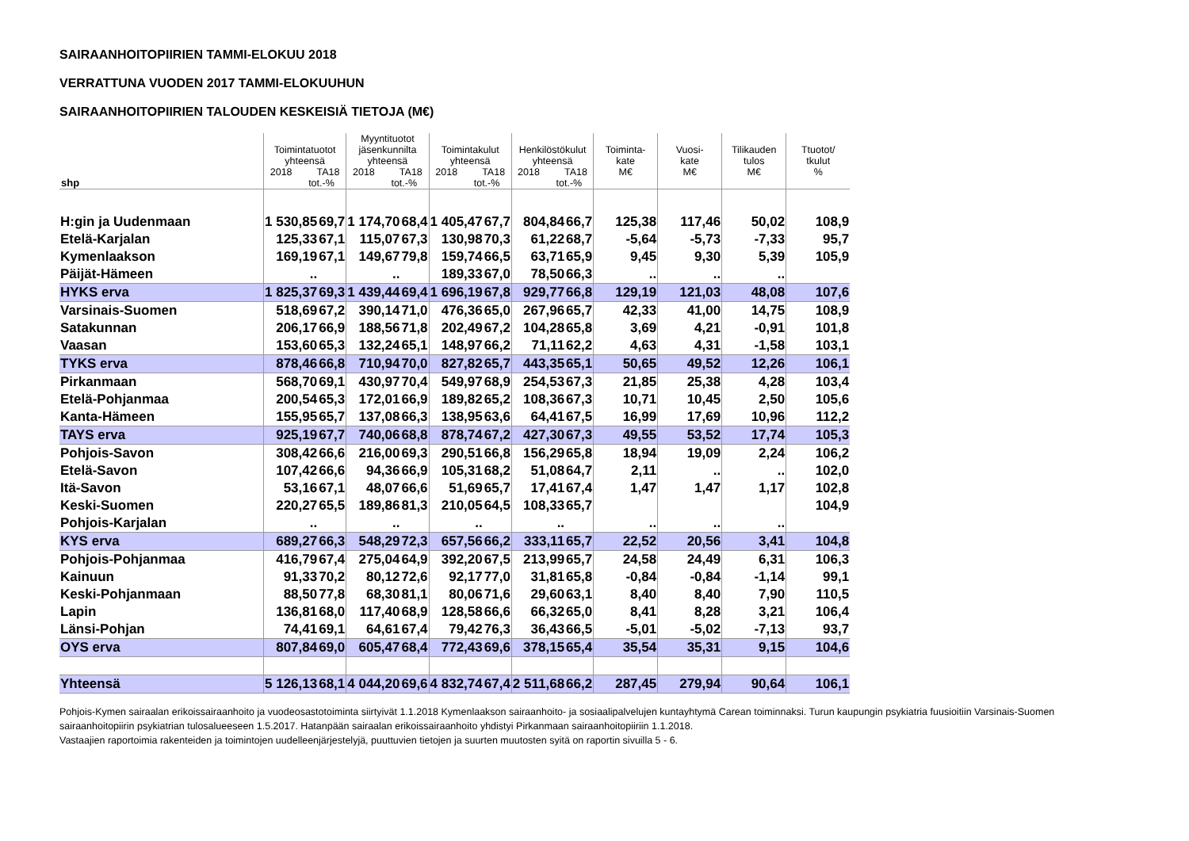SAIRAANHOITOPIIRIEN TAMMI-ELOKUU 2018
VERRATTUNA VUODEN 2017 TAMMI-ELOKUUHUN
SAIRAANHOITOPIIRIEN TALOUDEN KESKEISIÄ TIETOJA (M€)
| shp | Toimintatuotot yhteensä 2018 TA18 tot.-% | | Myyntituotot jäsenkunnilta yhteensä 2018 TA18 tot.-% | | Toimintakulut yhteensä 2018 TA18 tot.-% | | Henkilöstökulut yhteensä 2018 TA18 tot.-% | | Toiminta- kate M€ | Vuosi- kate M€ | Tilikauden tulos M€ | Ttuotot/ tkulut % |
| --- | --- | --- | --- | --- | --- | --- | --- | --- | --- | --- | --- | --- |
| H:gin ja Uudenmaan | 1 530,85 | 69,7 | 1 174,70 | 68,4 | 1 405,47 | 67,7 | 804,84 | 66,7 | 125,38 | 117,46 | 50,02 | 108,9 |
| Etelä-Karjalan | 125,33 | 67,1 | 115,07 | 67,3 | 130,98 | 70,3 | 61,22 | 68,7 | -5,64 | -5,73 | -7,33 | 95,7 |
| Kymenlaakson | 169,19 | 67,1 | 149,67 | 79,8 | 159,74 | 66,5 | 63,71 | 65,9 | 9,45 | 9,30 | 5,39 | 105,9 |
| Päijät-Hämeen | .. | | .. | | 189,33 | 67,0 | 78,50 | 66,3 | .. | .. | .. | |
| HYKS erva | 1 825,37 | 69,3 | 1 439,44 | 69,4 | 1 696,19 | 67,8 | 929,77 | 66,8 | 129,19 | 121,03 | 48,08 | 107,6 |
| Varsinais-Suomen | 518,69 | 67,2 | 390,14 | 71,0 | 476,36 | 65,0 | 267,96 | 65,7 | 42,33 | 41,00 | 14,75 | 108,9 |
| Satakunnan | 206,17 | 66,9 | 188,56 | 71,8 | 202,49 | 67,2 | 104,28 | 65,8 | 3,69 | 4,21 | -0,91 | 101,8 |
| Vaasan | 153,60 | 65,3 | 132,24 | 65,1 | 148,97 | 66,2 | 71,11 | 62,2 | 4,63 | 4,31 | -1,58 | 103,1 |
| TYKS erva | 878,46 | 66,8 | 710,94 | 70,0 | 827,82 | 65,7 | 443,35 | 65,1 | 50,65 | 49,52 | 12,26 | 106,1 |
| Pirkanmaan | 568,70 | 69,1 | 430,97 | 70,4 | 549,97 | 68,9 | 254,53 | 67,3 | 21,85 | 25,38 | 4,28 | 103,4 |
| Etelä-Pohjanmaa | 200,54 | 65,3 | 172,01 | 66,9 | 189,82 | 65,2 | 108,36 | 67,3 | 10,71 | 10,45 | 2,50 | 105,6 |
| Kanta-Hämeen | 155,95 | 65,7 | 137,08 | 66,3 | 138,95 | 63,6 | 64,41 | 67,5 | 16,99 | 17,69 | 10,96 | 112,2 |
| TAYS erva | 925,19 | 67,7 | 740,06 | 68,8 | 878,74 | 67,2 | 427,30 | 67,3 | 49,55 | 53,52 | 17,74 | 105,3 |
| Pohjois-Savon | 308,42 | 66,6 | 216,00 | 69,3 | 290,51 | 66,8 | 156,29 | 65,8 | 18,94 | 19,09 | 2,24 | 106,2 |
| Etelä-Savon | 107,42 | 66,6 | 94,36 | 66,9 | 105,31 | 68,2 | 51,08 | 64,7 | 2,11 | .. | .. | 102,0 |
| Itä-Savon | 53,16 | 67,1 | 48,07 | 66,6 | 51,69 | 65,7 | 17,41 | 67,4 | 1,47 | 1,47 | 1,17 | 102,8 |
| Keski-Suomen | 220,27 | 65,5 | 189,86 | 81,3 | 210,05 | 64,5 | 108,33 | 65,7 | | | | 104,9 |
| Pohjois-Karjalan | .. | | .. | | .. | | .. | | .. | .. | .. | |
| KYS erva | 689,27 | 66,3 | 548,29 | 72,3 | 657,56 | 66,2 | 333,11 | 65,7 | 22,52 | 20,56 | 3,41 | 104,8 |
| Pohjois-Pohjanmaa | 416,79 | 67,4 | 275,04 | 64,9 | 392,20 | 67,5 | 213,99 | 65,7 | 24,58 | 24,49 | 6,31 | 106,3 |
| Kainuun | 91,33 | 70,2 | 80,12 | 72,6 | 92,17 | 77,0 | 31,81 | 65,8 | -0,84 | -0,84 | -1,14 | 99,1 |
| Keski-Pohjanmaan | 88,50 | 77,8 | 68,30 | 81,1 | 80,06 | 71,6 | 29,60 | 63,1 | 8,40 | 8,40 | 7,90 | 110,5 |
| Lapin | 136,81 | 68,0 | 117,40 | 68,9 | 128,58 | 66,6 | 66,32 | 65,0 | 8,41 | 8,28 | 3,21 | 106,4 |
| Länsi-Pohjan | 74,41 | 69,1 | 64,61 | 67,4 | 79,42 | 76,3 | 36,43 | 66,5 | -5,01 | -5,02 | -7,13 | 93,7 |
| OYS erva | 807,84 | 69,0 | 605,47 | 68,4 | 772,43 | 69,6 | 378,15 | 65,4 | 35,54 | 35,31 | 9,15 | 104,6 |
| Yhteensä | 5 126,13 | 68,1 | 4 044,20 | 69,6 | 4 832,74 | 67,4 | 2 511,68 | 66,2 | 287,45 | 279,94 | 90,64 | 106,1 |
Pohjois-Kymen sairaalan erikoissairaanhoito ja vuodeosastotoiminta siirtyivät 1.1.2018 Kymenlaakson sairaanhoito- ja sosiaalipalvelujen kuntayhtymä Carean toiminnaksi. Turun kaupungin psykiatria fuusioitiin Varsinais-Suomen sairaanhoitopiirin psykiatrian tulosalueeseen 1.5.2017. Hatanpään sairaalan erikoissairaanhoito yhdistyi Pirkanmaan sairaanhoitopiiriin 1.1.2018.
Vastaajien raportoimia rakenteiden ja toimintojen uudelleenjärjestelyjä, puuttuvien tietojen ja suurten muutosten syitä on raportin sivuilla 5 - 6.